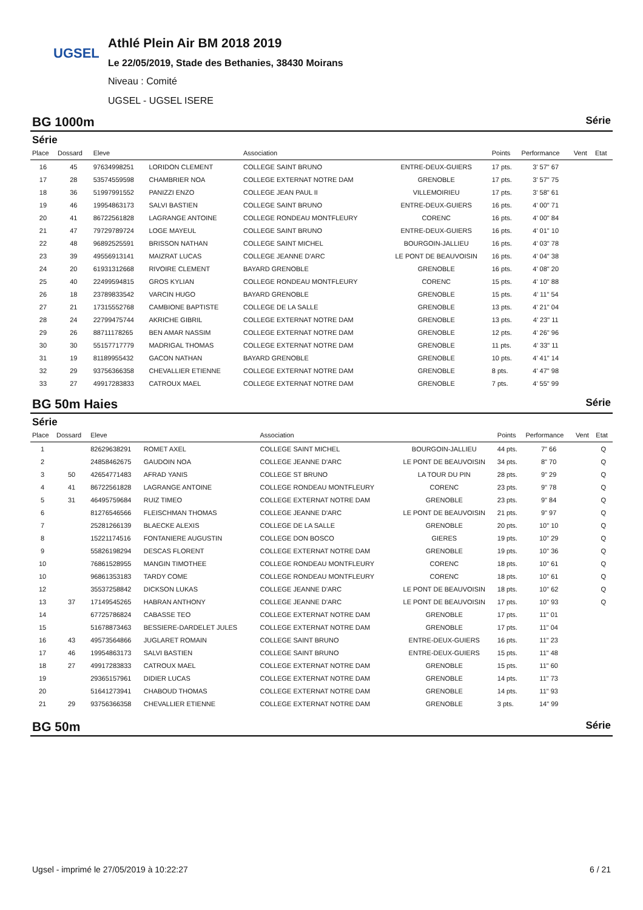UGSEL
Athlé Plein Air BM 2018 2019
Le 22/05/2019, Stade des Bethanies, 38430 Moirans
Niveau : Comité
UGSEL - UGSEL ISERE
BG 1000m Série
Série
| Place | Dossard | Eleve | | Association | | Points | Performance | Vent | Etat |
| --- | --- | --- | --- | --- | --- | --- | --- | --- | --- |
| 16 | 45 | 97634998251 | LORIDON CLEMENT | COLLEGE SAINT BRUNO | ENTRE-DEUX-GUIERS | 17 pts. | 3' 57" 67 | | |
| 17 | 28 | 53574559598 | CHAMBRIER NOA | COLLEGE EXTERNAT NOTRE DAM | GRENOBLE | 17 pts. | 3' 57" 75 | | |
| 18 | 36 | 51997991552 | PANIZZI ENZO | COLLEGE JEAN PAUL II | VILLEMOIRIEU | 17 pts. | 3' 58" 61 | | |
| 19 | 46 | 19954863173 | SALVI BASTIEN | COLLEGE SAINT BRUNO | ENTRE-DEUX-GUIERS | 16 pts. | 4' 00" 71 | | |
| 20 | 41 | 86722561828 | LAGRANGE ANTOINE | COLLEGE RONDEAU MONTFLEURY | CORENC | 16 pts. | 4' 00" 84 | | |
| 21 | 47 | 79729789724 | LOGE MAYEUL | COLLEGE SAINT BRUNO | ENTRE-DEUX-GUIERS | 16 pts. | 4' 01" 10 | | |
| 22 | 48 | 96892525591 | BRISSON NATHAN | COLLEGE SAINT MICHEL | BOURGOIN-JALLIEU | 16 pts. | 4' 03" 78 | | |
| 23 | 39 | 49556913141 | MAIZRAT LUCAS | COLLEGE JEANNE D'ARC | LE PONT DE BEAUVOISIN | 16 pts. | 4' 04" 38 | | |
| 24 | 20 | 61931312668 | RIVOIRE CLEMENT | BAYARD GRENOBLE | GRENOBLE | 16 pts. | 4' 08" 20 | | |
| 25 | 40 | 22499594815 | GROS KYLIAN | COLLEGE RONDEAU MONTFLEURY | CORENC | 15 pts. | 4' 10" 88 | | |
| 26 | 18 | 23789833542 | VARCIN HUGO | BAYARD GRENOBLE | GRENOBLE | 15 pts. | 4' 11" 54 | | |
| 27 | 21 | 17315552768 | CAMBIONE BAPTISTE | COLLEGE DE LA SALLE | GRENOBLE | 13 pts. | 4' 21" 04 | | |
| 28 | 24 | 22799475744 | AKRICHE GIBRIL | COLLEGE EXTERNAT NOTRE DAM | GRENOBLE | 13 pts. | 4' 23" 11 | | |
| 29 | 26 | 88711178265 | BEN AMAR NASSIM | COLLEGE EXTERNAT NOTRE DAM | GRENOBLE | 12 pts. | 4' 26" 96 | | |
| 30 | 30 | 55157717779 | MADRIGAL THOMAS | COLLEGE EXTERNAT NOTRE DAM | GRENOBLE | 11 pts. | 4' 33" 11 | | |
| 31 | 19 | 81189955432 | GACON NATHAN | BAYARD GRENOBLE | GRENOBLE | 10 pts. | 4' 41" 14 | | |
| 32 | 29 | 93756366358 | CHEVALLIER ETIENNE | COLLEGE EXTERNAT NOTRE DAM | GRENOBLE | 8 pts. | 4' 47" 98 | | |
| 33 | 27 | 49917283833 | CATROUX MAEL | COLLEGE EXTERNAT NOTRE DAM | GRENOBLE | 7 pts. | 4' 55" 99 | | |
BG 50m Haies Série
Série
| Place | Dossard | Eleve | | Association | | Points | Performance | Vent | Etat |
| --- | --- | --- | --- | --- | --- | --- | --- | --- | --- |
| 1 | | 82629638291 | ROMET AXEL | COLLEGE SAINT MICHEL | BOURGOIN-JALLIEU | 44 pts. | 7" 66 | | Q |
| 2 | | 24858462675 | GAUDOIN NOA | COLLEGE JEANNE D'ARC | LE PONT DE BEAUVOISIN | 34 pts. | 8" 70 | | Q |
| 3 | 50 | 42654771483 | AFRAD YANIS | COLLEGE ST BRUNO | LA TOUR DU PIN | 28 pts. | 9" 29 | | Q |
| 4 | 41 | 86722561828 | LAGRANGE ANTOINE | COLLEGE RONDEAU MONTFLEURY | CORENC | 23 pts. | 9" 78 | | Q |
| 5 | 31 | 46495759684 | RUIZ TIMEO | COLLEGE EXTERNAT NOTRE DAM | GRENOBLE | 23 pts. | 9" 84 | | Q |
| 6 | | 81276546566 | FLEISCHMAN THOMAS | COLLEGE JEANNE D'ARC | LE PONT DE BEAUVOISIN | 21 pts. | 9" 97 | | Q |
| 7 | | 25281266139 | BLAECKE ALEXIS | COLLEGE DE LA SALLE | GRENOBLE | 20 pts. | 10" 10 | | Q |
| 8 | | 15221174516 | FONTANIERE AUGUSTIN | COLLEGE DON BOSCO | GIERES | 19 pts. | 10" 29 | | Q |
| 9 | | 55826198294 | DESCAS FLORENT | COLLEGE EXTERNAT NOTRE DAM | GRENOBLE | 19 pts. | 10" 36 | | Q |
| 10 | | 76861528955 | MANGIN TIMOTHEE | COLLEGE RONDEAU MONTFLEURY | CORENC | 18 pts. | 10" 61 | | Q |
| 10 | | 96861353183 | TARDY COME | COLLEGE RONDEAU MONTFLEURY | CORENC | 18 pts. | 10" 61 | | Q |
| 12 | | 35537258842 | DICKSON LUKAS | COLLEGE JEANNE D'ARC | LE PONT DE BEAUVOISIN | 18 pts. | 10" 62 | | Q |
| 13 | 37 | 17149545265 | HABRAN ANTHONY | COLLEGE JEANNE D'ARC | LE PONT DE BEAUVOISIN | 17 pts. | 10" 93 | | Q |
| 14 | | 67725786824 | CABASSE TEO | COLLEGE EXTERNAT NOTRE DAM | GRENOBLE | 17 pts. | 11" 01 | | |
| 15 | | 51678873463 | BESSIERE-DARDELET JULES | COLLEGE EXTERNAT NOTRE DAM | GRENOBLE | 17 pts. | 11" 04 | | |
| 16 | 43 | 49573564866 | JUGLARET ROMAIN | COLLEGE SAINT BRUNO | ENTRE-DEUX-GUIERS | 16 pts. | 11" 23 | | |
| 17 | 46 | 19954863173 | SALVI BASTIEN | COLLEGE SAINT BRUNO | ENTRE-DEUX-GUIERS | 15 pts. | 11" 48 | | |
| 18 | 27 | 49917283833 | CATROUX MAEL | COLLEGE EXTERNAT NOTRE DAM | GRENOBLE | 15 pts. | 11" 60 | | |
| 19 | | 29365157961 | DIDIER LUCAS | COLLEGE EXTERNAT NOTRE DAM | GRENOBLE | 14 pts. | 11" 73 | | |
| 20 | | 51641273941 | CHABOUD THOMAS | COLLEGE EXTERNAT NOTRE DAM | GRENOBLE | 14 pts. | 11" 93 | | |
| 21 | 29 | 93756366358 | CHEVALLIER ETIENNE | COLLEGE EXTERNAT NOTRE DAM | GRENOBLE | 3 pts. | 14" 99 | | |
BG 50m Série
Ugsel - imprimé le 27/05/2019 à 10:22:27 6 / 21